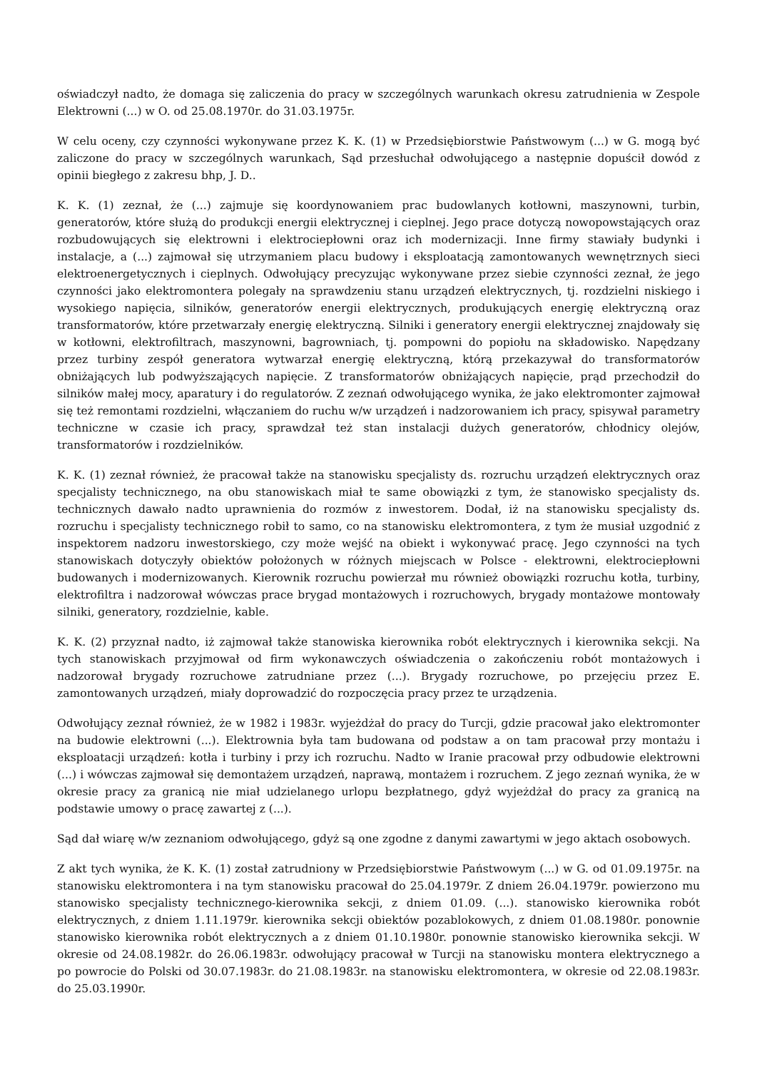oświadczył nadto, że domaga się zaliczenia do pracy w szczególnych warunkach okresu zatrudnienia w Zespole Elektrowni (...) w O. od 25.08.1970r. do 31.03.1975r.
W celu oceny, czy czynności wykonywane przez K. K. (1) w Przedsiębiorstwie Państwowym (...) w G. mogą być zaliczone do pracy w szczególnych warunkach, Sąd przesłuchał odwołującego a następnie dopuścił dowód z opinii biegłego z zakresu bhp, J. D..
K. K. (1) zeznał, że (...) zajmuje się koordynowaniem prac budowlanych kotłowni, maszynowni, turbin, generatorów, które służą do produkcji energii elektrycznej i cieplnej. Jego prace dotyczą nowopowstających oraz rozbudowujących się elektrowni i elektrociepłowni oraz ich modernizacji. Inne firmy stawiały budynki i instalacje, a (...) zajmował się utrzymaniem placu budowy i eksploatacją zamontowanych wewnętrznych sieci elektroenergetycznych i cieplnych. Odwołujący precyzując wykonywane przez siebie czynności zeznał, że jego czynności jako elektromontera polegały na sprawdzeniu stanu urządzeń elektrycznych, tj. rozdzielni niskiego i wysokiego napięcia, silników, generatorów energii elektrycznych, produkujących energię elektryczną oraz transformatorów, które przetwarzały energię elektryczną. Silniki i generatory energii elektrycznej znajdowały się w kotłowni, elektrofiltrach, maszynowni, bagrowniach, tj. pompowni do popiołu na składowisko. Napędzany przez turbiny zespół generatora wytwarzał energię elektryczną, którą przekazywał do transformatorów obniżających lub podwyższających napięcie. Z transformatorów obniżających napięcie, prąd przechodził do silników małej mocy, aparatury i do regulatorów. Z zeznań odwołującego wynika, że jako elektromonter zajmował się też remontami rozdzielni, włączaniem do ruchu w/w urządzeń i nadzorowaniem ich pracy, spisywał parametry techniczne w czasie ich pracy, sprawdzał też stan instalacji dużych generatorów, chłodnicy olejów, transformatorów i rozdzielników.
K. K. (1) zeznał również, że pracował także na stanowisku specjalisty ds. rozruchu urządzeń elektrycznych oraz specjalisty technicznego, na obu stanowiskach miał te same obowiązki z tym, że stanowisko specjalisty ds. technicznych dawało nadto uprawnienia do rozmów z inwestorem. Dodał, iż na stanowisku specjalisty ds. rozruchu i specjalisty technicznego robił to samo, co na stanowisku elektromontera, z tym że musiał uzgodnić z inspektorem nadzoru inwestorskiego, czy może wejść na obiekt i wykonywać pracę. Jego czynności na tych stanowiskach dotyczyły obiektów położonych w różnych miejscach w Polsce - elektrowni, elektrociepłowni budowanych i modernizowanych. Kierownik rozruchu powierzał mu również obowiązki rozruchu kotła, turbiny, elektrofiltra i nadzorował wówczas prace brygad montażowych i rozruchowych, brygady montażowe montowały silniki, generatory, rozdzielnie, kable.
K. K. (2) przyznał nadto, iż zajmował także stanowiska kierownika robót elektrycznych i kierownika sekcji. Na tych stanowiskach przyjmował od firm wykonawczych oświadczenia o zakończeniu robót montażowych i nadzorował brygady rozruchowe zatrudniane przez (...). Brygady rozruchowe, po przejęciu przez E. zamontowanych urządzeń, miały doprowadzić do rozpoczęcia pracy przez te urządzenia.
Odwołujący zeznał również, że w 1982 i 1983r. wyjeżdżał do pracy do Turcji, gdzie pracował jako elektromonter na budowie elektrowni (...). Elektrownia była tam budowana od podstaw a on tam pracował przy montażu i eksploatacji urządzeń: kotła i turbiny i przy ich rozruchu. Nadto w Iranie pracował przy odbudowie elektrowni (...) i wówczas zajmował się demontażem urządzeń, naprawą, montażem i rozruchem. Z jego zeznań wynika, że w okresie pracy za granicą nie miał udzielanego urlopu bezpłatnego, gdyż wyjeżdżał do pracy za granicą na podstawie umowy o pracę zawartej z (...).
Sąd dał wiarę w/w zeznaniom odwołującego, gdyż są one zgodne z danymi zawartymi w jego aktach osobowych.
Z akt tych wynika, że K. K. (1) został zatrudniony w Przedsiębiorstwie Państwowym (...) w G. od 01.09.1975r. na stanowisku elektromontera i na tym stanowisku pracował do 25.04.1979r. Z dniem 26.04.1979r. powierzono mu stanowisko specjalisty technicznego-kierownika sekcji, z dniem 01.09. (...). stanowisko kierownika robót elektrycznych, z dniem 1.11.1979r. kierownika sekcji obiektów pozablokowych, z dniem 01.08.1980r. ponownie stanowisko kierownika robót elektrycznych a z dniem 01.10.1980r. ponownie stanowisko kierownika sekcji. W okresie od 24.08.1982r. do 26.06.1983r. odwołujący pracował w Turcji na stanowisku montera elektrycznego a po powrocie do Polski od 30.07.1983r. do 21.08.1983r. na stanowisku elektromontera, w okresie od 22.08.1983r. do 25.03.1990r.